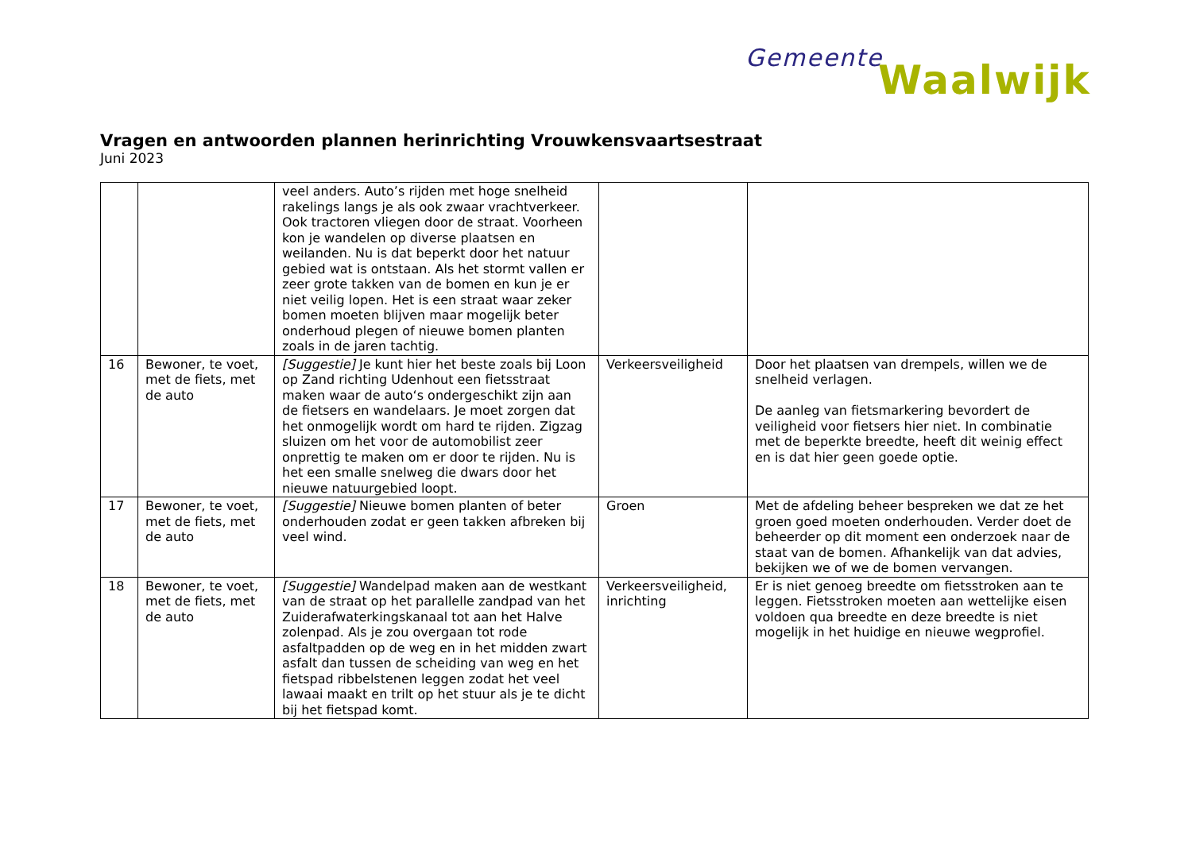Gemeente Waalwijk
Vragen en antwoorden plannen herinrichting Vrouwkensvaartsestraat
Juni 2023
| | | veel anders. Auto’s rijden met hoge snelheid rakelings langs je als ook zwaar vrachtverkeer. Ook tractoren vliegen door de straat. Voorheen kon je wandelen op diverse plaatsen en weilanden. Nu is dat beperkt door het natuur gebied wat is ontstaan. Als het stormt vallen er zeer grote takken van de bomen en kun je er niet veilig lopen. Het is een straat waar zeker bomen moeten blijven maar mogelijk beter onderhoud plegen of nieuwe bomen planten zoals in de jaren tachtig. | | |
| 16 | Bewoner, te voet, met de fiets, met de auto | [Suggestie] Je kunt hier het beste zoals bij Loon op Zand richting Udenhout een fietsstraat maken waar de auto‘s ondergeschikt zijn aan de fietsers en wandelaars. Je moet zorgen dat het onmogelijk wordt om hard te rijden. Zigzag sluizen om het voor de automobilist zeer onprettig te maken om er door te rijden. Nu is het een smalle snelweg die dwars door het nieuwe natuurgebied loopt. | Verkeersveiligheid | Door het plaatsen van drempels, willen we de snelheid verlagen. De aanleg van fietsmarkering bevordert de veiligheid voor fietsers hier niet. In combinatie met de beperkte breedte, heeft dit weinig effect en is dat hier geen goede optie. |
| 17 | Bewoner, te voet, met de fiets, met de auto | [Suggestie] Nieuwe bomen planten of beter onderhouden zodat er geen takken afbreken bij veel wind. | Groen | Met de afdeling beheer bespreken we dat ze het groen goed moeten onderhouden. Verder doet de beheerder op dit moment een onderzoek naar de staat van de bomen. Afhankelijk van dat advies, bekijken we of we de bomen vervangen. |
| 18 | Bewoner, te voet, met de fiets, met de auto | [Suggestie] Wandelpad maken aan de westkant van de straat op het parallelle zandpad van het Zuiderafwaterkingskanaal tot aan het Halve zolenpad. Als je zou overgaan tot rode asfaltpadden op de weg en in het midden zwart asfalt dan tussen de scheiding van weg en het fietspad ribbelstenen leggen zodat het veel lawaai maakt en trilt op het stuur als je te dicht bij het fietspad komt. | Verkeersveiligheid, inrichting | Er is niet genoeg breedte om fietsstroken aan te leggen. Fietsstroken moeten aan wettelijke eisen voldoen qua breedte en deze breedte is niet mogelijk in het huidige en nieuwe wegprofiel. |